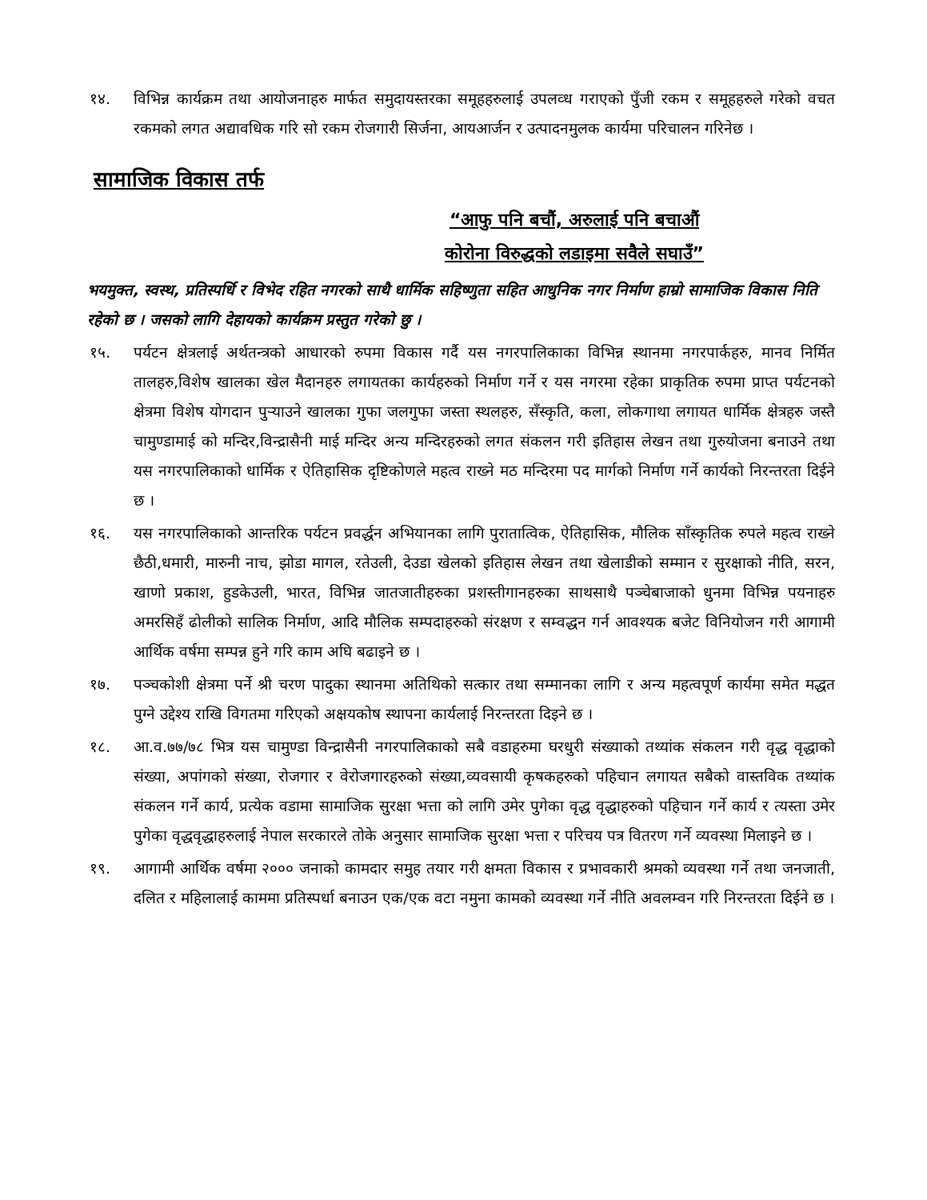१४. विभिन्न कार्यक्रम तथा आयोजनाहरु मार्फत समुदायस्तरका समूहहरुलाई उपलव्ध गराएको पुँजी रकम र समूहहरुले गरेको वचत रकमको लगत अद्यावधिक गरि सो रकम रोजगारी सिर्जना, आयआर्जन र उत्पादनमुलक कार्यमा परिचालन गरिनेछ ।
सामाजिक विकास तर्फ
“आफु पनि बचौं, अरुलाई पनि बचाऔं
कोरोना विरुद्धको लडाइमा सवैले सघाउँ”
भयमुक्त, स्वस्थ, प्रतिस्पर्धि र विभेद रहित नगरको साथै धार्मिक सहिष्णुता सहित आधुनिक नगर निर्माण हाम्रो सामाजिक विकास निति रहेको छ । जसको लागि देहायको कार्यक्रम प्रस्तुत गरेको छु ।
१५. पर्यटन क्षेत्रलाई अर्थतन्त्रको आधारको रुपमा विकास गर्दै यस नगरपालिकाका विभिन्न स्थानमा नगरपार्कहरु, मानव निर्मित तालहरु,विशेष खालका खेल मैदानहरु लगायतका कार्यहरुको निर्माण गर्ने र यस नगरमा रहेका प्राकृतिक रुपमा प्राप्त पर्यटनको क्षेत्रमा विशेष योगदान पुऱ्याउने खालका गुफा जलगुफा जस्ता स्थलहरु, सँस्कृति, कला, लोकगाथा लगायत धार्मिक क्षेत्रहरु जस्तै चामुण्डामाई को मन्दिर,विन्द्रासैनी माई मन्दिर अन्य मन्दिरहरुको लगत संकलन गरी इतिहास लेखन तथा गुरुयोजना बनाउने तथा यस नगरपालिकाको धार्मिक र ऐतिहासिक दृष्टिकोणले महत्व राख्ने मठ मन्दिरमा पद मार्गको निर्माण गर्ने कार्यको निरन्तरता दिईने छ ।
१६. यस नगरपालिकाको आन्तरिक पर्यटन प्रवर्द्धन अभियानका लागि पुरातात्विक, ऐतिहासिक, मौलिक साँस्कृतिक रुपले महत्व राख्ने छैठी,धमारी, मारुनी नाच, झोडा मागल, रतेउली, देउडा खेलको इतिहास लेखन तथा खेलाडीको सम्मान र सुरक्षाको नीति, सरन, खाणो प्रकाश, हुडकेउली, भारत, विभिन्न जातजातीहरुका प्रशस्तीगानहरुका साथसाथै पञ्चेबाजाको धुनमा विभिन्न पयनाहरु अमरसिहँ ढोलीको सालिक निर्माण, आदि मौलिक सम्पदाहरुको संरक्षण र सम्वद्धन गर्न आवश्यक बजेट विनियोजन गरी आगामी आर्थिक वर्षमा सम्पन्न हुने गरि काम अघि बढाइने छ ।
१७. पञ्चकोशी क्षेत्रमा पर्ने श्री चरण पादुका स्थानमा अतिथिको सत्कार तथा सम्मानका लागि र अन्य महत्वपूर्ण कार्यमा समेत मद्धत पुग्ने उद्देश्य राखि विगतमा गरिएको अक्षयकोष स्थापना कार्यलाई निरन्तरता दिइने छ ।
१८. आ.व.७७/७८ भित्र यस चामुण्डा विन्द्रासैनी नगरपालिकाको सबै वडाहरुमा घरधुरी संख्याको तथ्यांक संकलन गरी वृद्ध वृद्धाको संख्या, अपांगको संख्या, रोजगार र वेरोजगारहरुको संख्या,व्यवसायी कृषकहरुको पहिचान लगायत सबैको वास्तविक तथ्यांक संकलन गर्ने कार्य, प्रत्येक वडामा सामाजिक सुरक्षा भत्ता को लागि उमेर पुगेका वृद्ध वृद्धाहरुको पहिचान गर्ने कार्य र त्यस्ता उमेर पुगेका वृद्धवृद्धाहरुलाई नेपाल सरकारले तोके अनुसार सामाजिक सुरक्षा भत्ता र परिचय पत्र वितरण गर्ने व्यवस्था मिलाइने छ ।
१९. आगामी आर्थिक वर्षमा २००० जनाको कामदार समुह तयार गरी क्षमता विकास र प्रभावकारी श्रमको व्यवस्था गर्ने तथा जनजाती, दलित र महिलालाई काममा प्रतिस्पर्धा बनाउन एक/एक वटा नमुना कामको व्यवस्था गर्ने नीति अवलम्वन गरि निरन्तरता दिईने छ ।